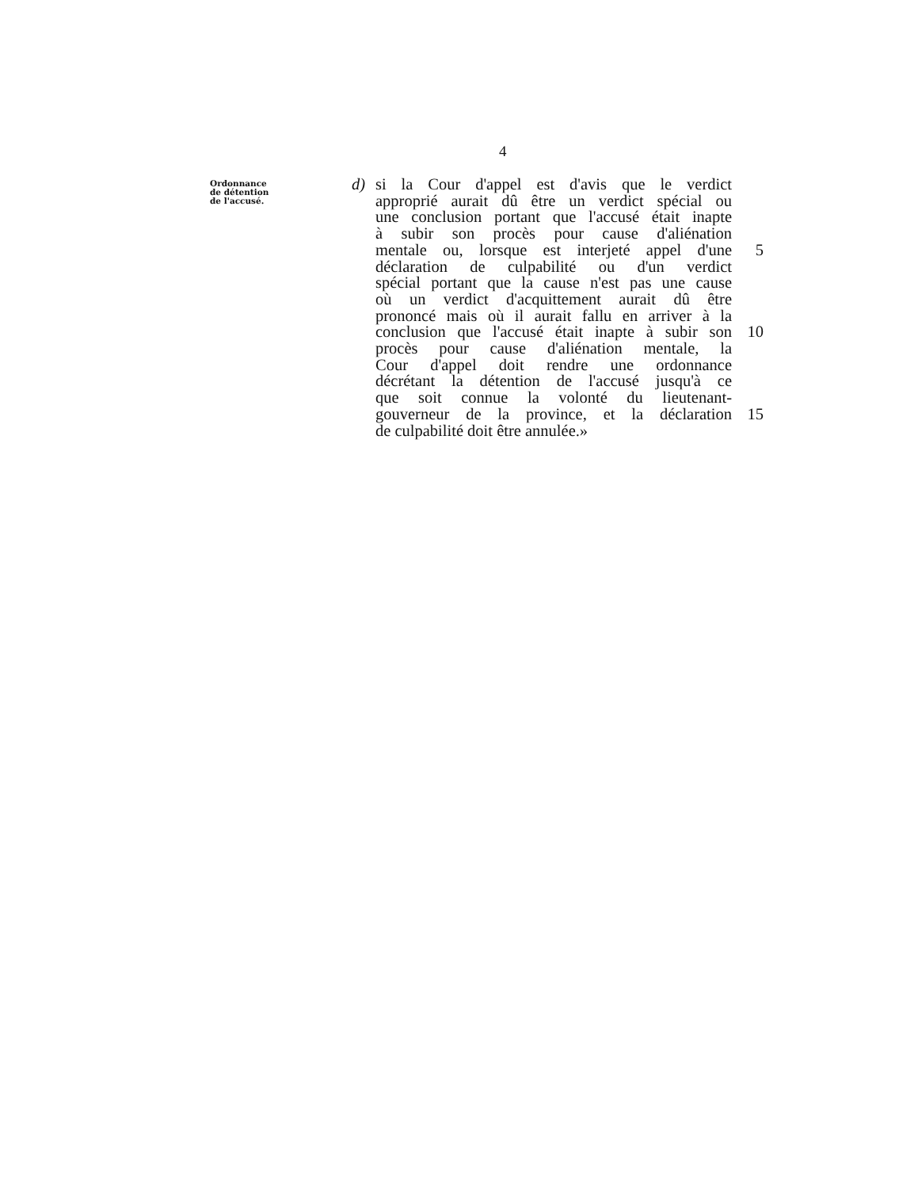4
Ordonnance
de détention
de l'accusé.
d) si la Cour d'appel est d'avis que le verdict
approprié aurait dû être un verdict spécial ou
une conclusion portant que l'accusé était inapte
à subir son procès pour cause d'aliénation
mentale ou, lorsque est interjeté appel d'une 5
déclaration de culpabilité ou d'un verdict
spécial portant que la cause n'est pas une cause
où un verdict d'acquittement aurait dû être
prononcé mais où il aurait fallu en arriver à la
conclusion que l'accusé était inapte à subir son 10
procès pour cause d'aliénation mentale, la
Cour d'appel doit rendre une ordonnance
décrétant la détention de l'accusé jusqu'à ce
que soit connue la volonté du lieutenant-
gouverneur de la province, et la déclaration 15
de culpabilité doit être annulée.»